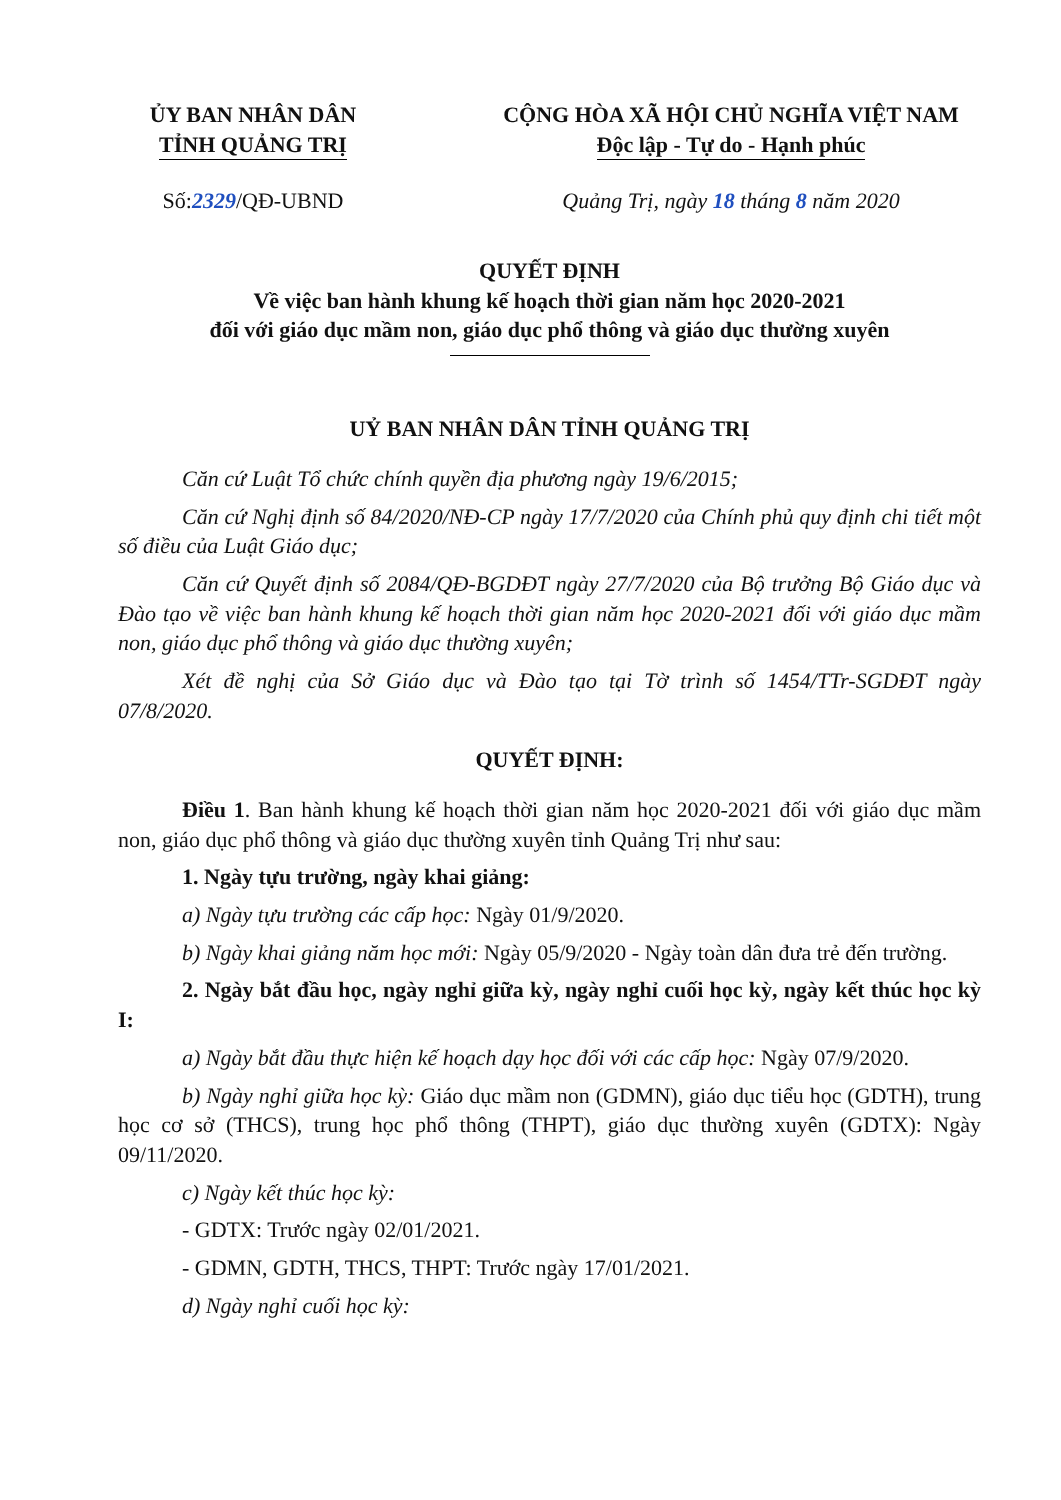ỦY BAN NHÂN DÂN
TỈNH QUẢNG TRỊ
CỘNG HÒA XÃ HỘI CHỦ NGHĨA VIỆT NAM
Độc lập - Tự do - Hạnh phúc
Số:2329/QĐ-UBND Quảng Trị, ngày 18 tháng 8 năm 2020
QUYẾT ĐỊNH
Về việc ban hành khung kế hoạch thời gian năm học 2020-2021
đối với giáo dục mầm non, giáo dục phổ thông và giáo dục thường xuyên
UỶ BAN NHÂN DÂN TỈNH QUẢNG TRỊ
Căn cứ Luật Tổ chức chính quyền địa phương ngày 19/6/2015;
Căn cứ Nghị định số 84/2020/NĐ-CP ngày 17/7/2020 của Chính phủ quy định chi tiết một số điều của Luật Giáo dục;
Căn cứ Quyết định số 2084/QĐ-BGDĐT ngày 27/7/2020 của Bộ trưởng Bộ Giáo dục và Đào tạo về việc ban hành khung kế hoạch thời gian năm học 2020-2021 đối với giáo dục mầm non, giáo dục phổ thông và giáo dục thường xuyên;
Xét đề nghị của Sở Giáo dục và Đào tạo tại Tờ trình số 1454/TTr-SGDĐT ngày 07/8/2020.
QUYẾT ĐỊNH:
Điều 1. Ban hành khung kế hoạch thời gian năm học 2020-2021 đối với giáo dục mầm non, giáo dục phổ thông và giáo dục thường xuyên tỉnh Quảng Trị như sau:
1. Ngày tựu trường, ngày khai giảng:
a) Ngày tựu trường các cấp học: Ngày 01/9/2020.
b) Ngày khai giảng năm học mới: Ngày 05/9/2020 - Ngày toàn dân đưa trẻ đến trường.
2. Ngày bắt đầu học, ngày nghỉ giữa kỳ, ngày nghỉ cuối học kỳ, ngày kết thúc học kỳ I:
a) Ngày bắt đầu thực hiện kế hoạch dạy học đối với các cấp học: Ngày 07/9/2020.
b) Ngày nghỉ giữa học kỳ: Giáo dục mầm non (GDMN), giáo dục tiểu học (GDTH), trung học cơ sở (THCS), trung học phổ thông (THPT), giáo dục thường xuyên (GDTX): Ngày 09/11/2020.
c) Ngày kết thúc học kỳ:
- GDTX: Trước ngày 02/01/2021.
- GDMN, GDTH, THCS, THPT: Trước ngày 17/01/2021.
d) Ngày nghỉ cuối học kỳ: